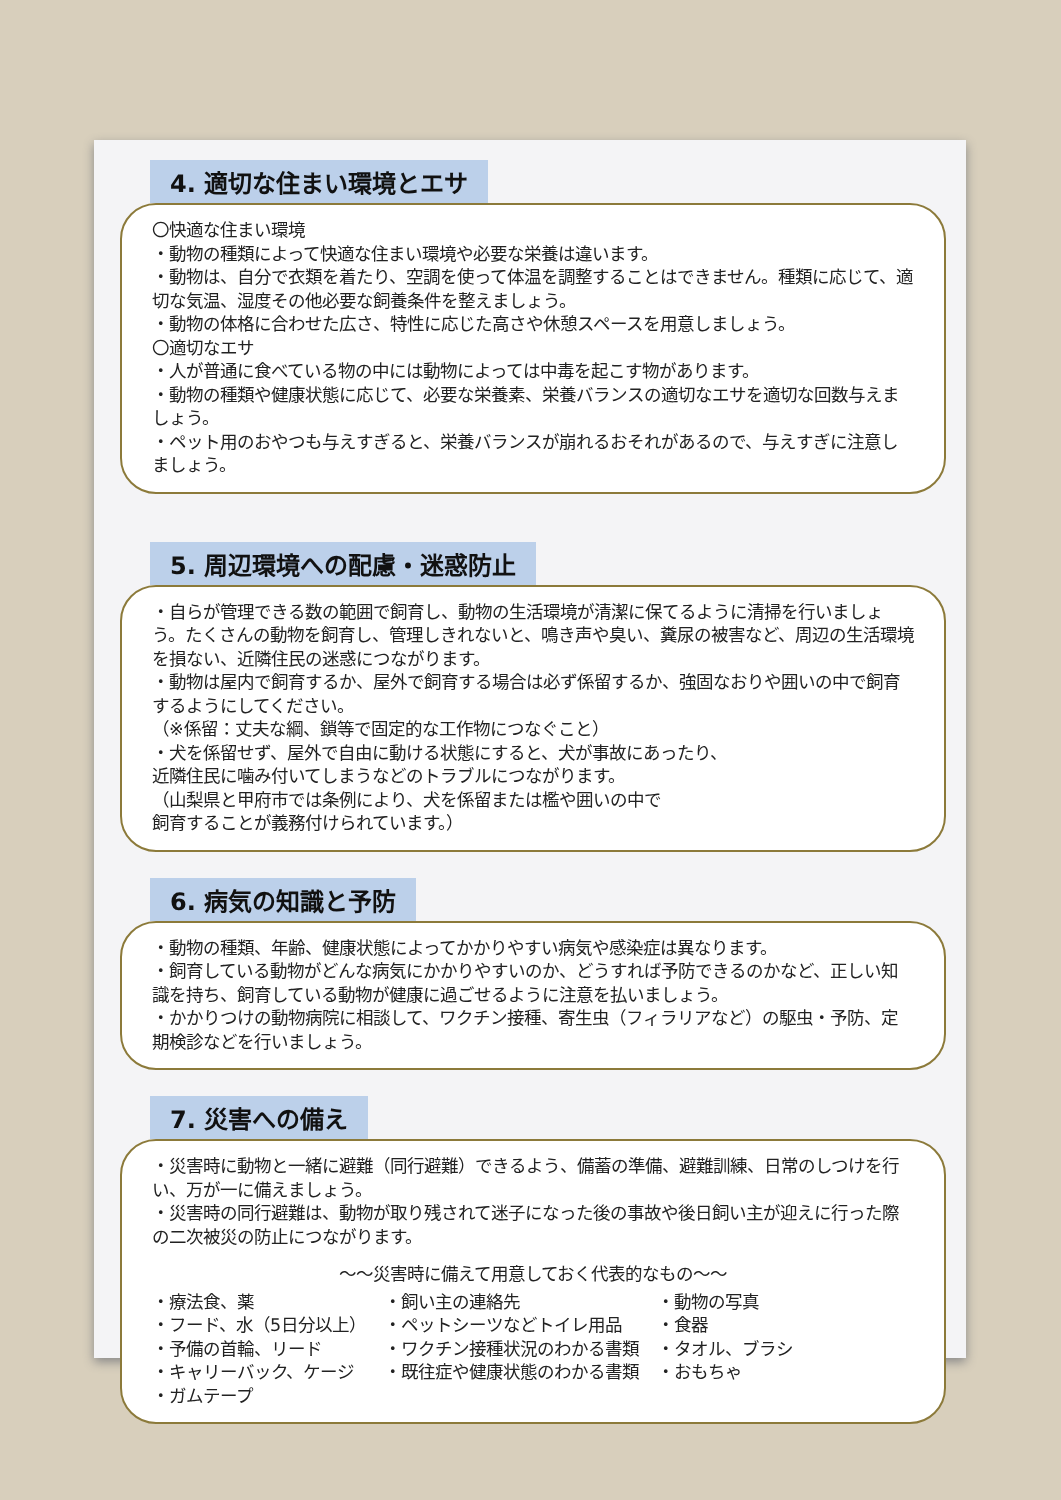4. 適切な住まい環境とエサ
〇快適な住まい環境
・動物の種類によって快適な住まい環境や必要な栄養は違います。
・動物は、自分で衣類を着たり、空調を使って体温を調整することはできません。種類に応じて、適切な気温、湿度その他必要な飼養条件を整えましょう。
・動物の体格に合わせた広さ、特性に応じた高さや休憩スペースを用意しましょう。
〇適切なエサ
・人が普通に食べている物の中には動物によっては中毒を起こす物があります。
・動物の種類や健康状態に応じて、必要な栄養素、栄養バランスの適切なエサを適切な回数与えましょう。
・ペット用のおやつも与えすぎると、栄養バランスが崩れるおそれがあるので、与えすぎに注意しましょう。
5. 周辺環境への配慮・迷惑防止
・自らが管理できる数の範囲で飼育し、動物の生活環境が清潔に保てるように清掃を行いましょう。たくさんの動物を飼育し、管理しきれないと、鳴き声や臭い、糞尿の被害など、周辺の生活環境を損ない、近隣住民の迷惑につながります。
・動物は屋内で飼育するか、屋外で飼育する場合は必ず係留するか、強固なおりや囲いの中で飼育するようにしてください。
（※係留：丈夫な綱、鎖等で固定的な工作物につなぐこと）
・犬を係留せず、屋外で自由に動ける状態にすると、犬が事故にあったり、
近隣住民に噛み付いてしまうなどのトラブルにつながります。
（山梨県と甲府市では条例により、犬を係留または檻や囲いの中で
飼育することが義務付けられています。）
6. 病気の知識と予防
・動物の種類、年齢、健康状態によってかかりやすい病気や感染症は異なります。
・飼育している動物がどんな病気にかかりやすいのか、どうすれば予防できるのかなど、正しい知識を持ち、飼育している動物が健康に過ごせるように注意を払いましょう。
・かかりつけの動物病院に相談して、ワクチン接種、寄生虫（フィラリアなど）の駆虫・予防、定期検診などを行いましょう。
7. 災害への備え
・災害時に動物と一緒に避難（同行避難）できるよう、備蓄の準備、避難訓練、日常のしつけを行い、万が一に備えましょう。
・災害時の同行避難は、動物が取り残されて迷子になった後の事故や後日飼い主が迎えに行った際の二次被災の防止につながります。
～～災害時に備えて用意しておく代表的なもの～～
・療法食、薬
・フード、水（5日分以上）
・予備の首輪、リード
・キャリーバック、ケージ
・ガムテープ
・飼い主の連絡先
・ペットシーツなどトイレ用品
・ワクチン接種状況のわかる書類
・既往症や健康状態のわかる書類
・動物の写真
・食器
・タオル、ブラシ
・おもちゃ